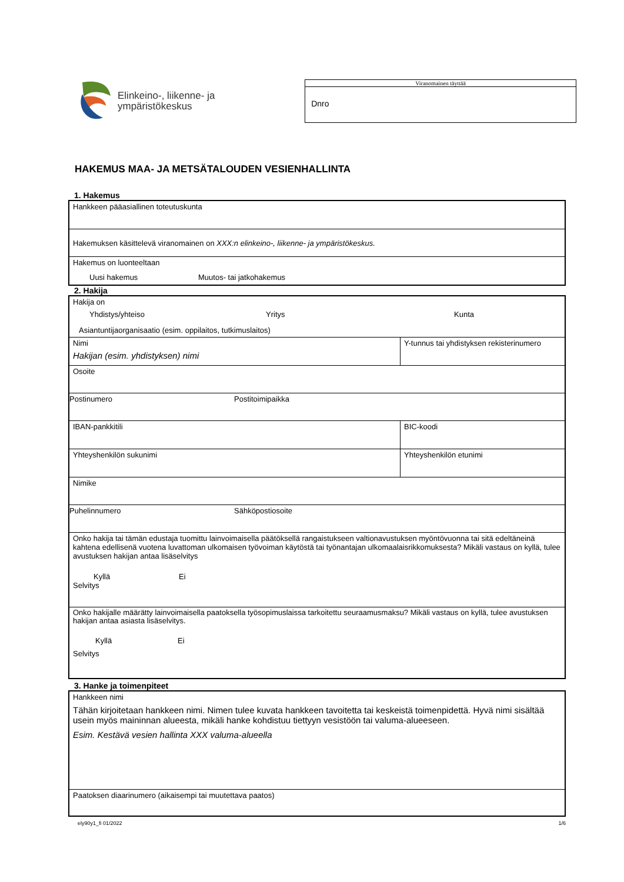Elinkeino-, liikenne- ja
ympäristökeskus
Viranomainen täyttää
Dnro
HAKEMUS MAA- JA METSÄTALOUDEN VESIENHALLINTA
1. Hakemus
Hankkeen pääasiallinen toteutuskunta
Hakemuksen käsittelevä viranomainen on XXX:n elinkeino-, liikenne- ja ympäristökeskus.
Hakemus on luonteeltaan
Uusi hakemus Muutos- tai jatkohakemus
2. Hakija
Hakija on
Yhdistys/yhteiso Yritys Kunta
Asiantuntijaorganisaatio (esim. oppilaitos, tutkimuslaitos)
Nimi
Hakijan (esim. yhdistyksen) nimi
Y-tunnus tai yhdistyksen rekisterinumero
Osoite
Postinumero Postitoimipaikka
IBAN-pankkitili BIC-koodi
Yhteyshenkilön sukunimi Yhteyshenkilön etunimi
Nimike
Puhelinnumero Sähköpostiosoite
Onko hakija tai tämän edustaja tuomittu lainvoimaisella päätöksellä rangaistukseen valtionavustuksen myöntövuonna tai sitä edeltäneinä kahtena edellisenä vuotena luvattoman ulkomaisen työvoiman käytöstä tai työnantajan ulkomaalaisrikkomuksesta? Mikäli vastaus on kyllä, tulee avustuksen hakijan antaa lisäselvitys
Kyllä Ei
Selvitys
Onko hakijalle määrätty lainvoimaisella paatoksella työsopimuslaissa tarkoitettu seuraamusmaksu? Mikäli vastaus on kyllä, tulee avustuksen hakijan antaa asiasta lisäselvitys.
Kyllä Ei
Selvitys
3. Hanke ja toimenpiteet
Hankkeen nimi
Tähän kirjoitetaan hankkeen nimi. Nimen tulee kuvata hankkeen tavoitetta tai keskeistä toimenpidettä. Hyvä nimi sisältää usein myös maininnan alueesta, mikäli hanke kohdistuu tiettyyn vesistöön tai valuma-alueeseen.
Esim. Kestävä vesien hallinta XXX valuma-alueella
Paatoksen diaarinumero (aikaisempi tai muutettava paatos)
ely90y1_fi 01/2022 1/6